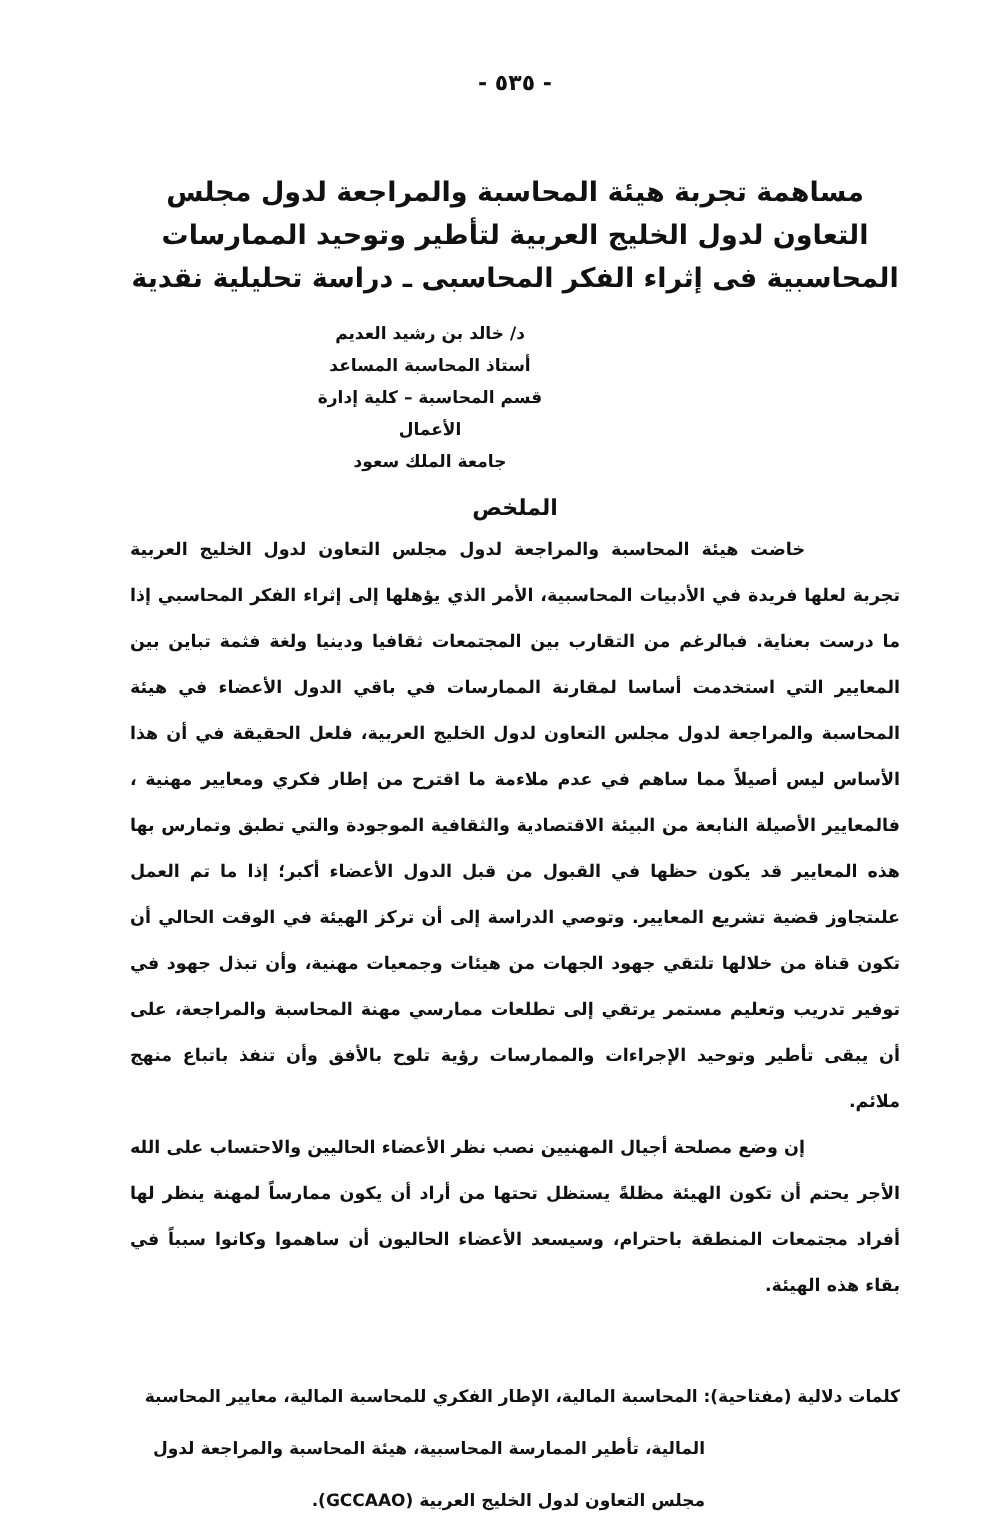- ٥٣٥ -
مساهمة تجربة هيئة المحاسبة والمراجعة لدول مجلس التعاون لدول الخليج العربية لتأطير وتوحيد الممارسات المحاسبية فى إثراء الفكر المحاسبى ـ دراسة تحليلية نقدية
د/ خالد بن رشيد العديم
أستاذ المحاسبة المساعد
قسم المحاسبة – كلية إدارة الأعمال
جامعة الملك سعود
الملخص
خاضت هيئة المحاسبة والمراجعة لدول مجلس التعاون لدول الخليج العربية تجربة لعلها فريدة في الأدبيات المحاسبية، الأمر الذي يؤهلها إلى إثراء الفكر المحاسبي إذا ما درست بعناية. فبالرغم من التقارب بين المجتمعات ثقافيا ودينيا ولغة فثمة تباين بين المعايير التي استخدمت أساسا لمقارنة الممارسات في باقي الدول الأعضاء في هيئة المحاسبة والمراجعة لدول مجلس التعاون لدول الخليج العربية، فلعل الحقيقة في أن هذا الأساس ليس أصيلاً مما ساهم في عدم ملاءمة ما اقترح من إطار فكري ومعايير مهنية ، فالمعايير الأصيلة النابعة من البيئة الاقتصادية والثقافية الموجودة والتي تطبق وتمارس بها هذه المعايير قد يكون حظها في القبول من قبل الدول الأعضاء أكبر؛ إذا ما تم العمل علىتجاوز قضية تشريع المعايير. وتوصي الدراسة إلى أن تركز الهيئة في الوقت الحالي أن تكون قناة من خلالها تلتقي جهود الجهات من هيئات وجمعيات مهنية، وأن تبذل جهود في توفير تدريب وتعليم مستمر يرتقي إلى تطلعات ممارسي مهنة المحاسبة والمراجعة، على أن يبقى تأطير وتوحيد الإجراءات والممارسات رؤية تلوح بالأفق وأن تنفذ باتباع منهج ملائم.
إن وضع مصلحة أجيال المهنيين نصب نظر الأعضاء الحاليين والاحتساب على الله الأجر يحتم أن تكون الهيئة مظلةً يستظل تحتها من أراد أن يكون ممارساً لمهنة ينظر لها أفراد مجتمعات المنطقة باحترام، وسيسعد الأعضاء الحاليون أن ساهموا وكانوا سبباً في بقاء هذه الهيئة.
كلمات دلالية (مفتاحية): المحاسبة المالية، الإطار الفكري للمحاسبة المالية، معايير المحاسبة
المالية، تأطير الممارسة المحاسبية، هيئة المحاسبة والمراجعة لدول
مجلس التعاون لدول الخليج العربية (GCCAAO).